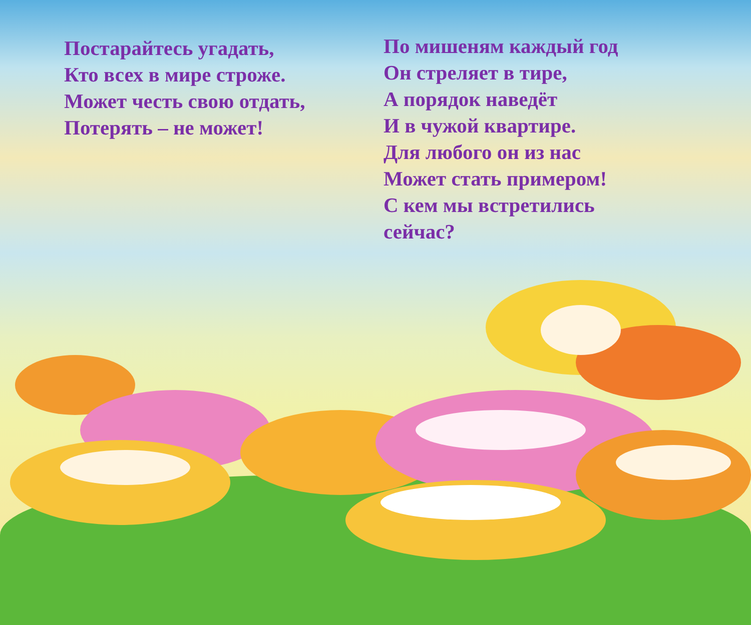Постарайтесь угадать,
Кто всех в мире строже.
Может честь свою отдать,
Потерять – не может!
По мишеням каждый год
Он стреляет в тире,
А порядок наведёт
И в чужой квартире.
Для любого он из нас
Может стать примером!
С кем мы встретились сейчас?